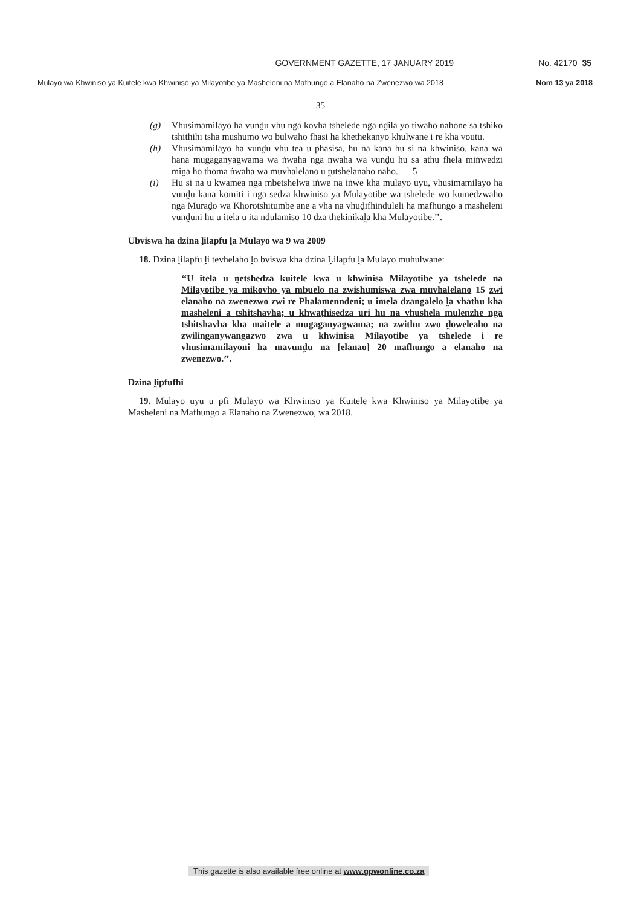GOVERNMENT GAZETTE, 17 JANUARY 2019 No. 42170 35
Mulayo wa Khwiniso ya Kuitele kwa Khwiniso ya Milayotibe ya Masheleni na Mafhungo a Elanaho na Zwenezwo wa 2018 Nom 13 ya 2018
35
(g) Vhusimamilayo ha vunḓu vhu nga kovha tshelede nga nḓila yo tiwaho nahone sa tshiko tshithihi tsha mushumo wo bulwaho fhasi ha khethekanyo khulwane i re kha voutu.
(h) Vhusimamilayo ha vunḓu vhu tea u phasisa, hu na kana hu si na khwiniso, kana wa hana mugaganyagwama wa ṅwaha nga ṅwaha wa vunḓu hu sa athu fhela miṅwedzi miṋa ho thoma ṅwaha wa muvhalelano u ṱutshelanaho naho. 5
(i) Hu si na u kwamea nga mbetshelwa iṅwe na iṅwe kha mulayo uyu, vhusimamilayo ha vunḓu kana komiti i nga sedza khwiniso ya Mulayotibe wa tshelede wo kumedzwaho nga Muraḓo wa Khorotshitumbe ane a vha na vhuḓifhinduleli ha mafhungo a masheleni vunḓuni hu u itela u ita ndulamiso 10 dza thekinikaḽa kha Mulayotibe.’’.
Ubviswa ha dzina ḽilapfu ḽa Mulayo wa 9 wa 2009
18. Dzina ḽilapfu ḽi tevhelaho ḽo bviswa kha dzina Ḽilapfu ḽa Mulayo muhulwane:
‘‘U itela u ṋetshedza kuitele kwa u khwinisa Milayotibe ya tshelede na Milayotibe ya mikovho ya mbuelo na zwishumiswa zwa muvhalelano 15 zwi elanaho na zwenezwo zwi re Phalamenndeni; u imela dzangalelo ḽa vhathu kha masheleni a tshitshavha; u khwaṱhisedza uri hu na vhushela mulenzhe nga tshitshavha kha maitele a mugaganyagwama; na zwithu zwo ḓoweleaho na zwilinganywangazwo zwa u khwinisa Milayotibe ya tshelede i re vhusimamilayoni ha mavunḓu na [elanao] 20 mafhungo a elanaho na zwenezwo.’’.
Dzina ḽipfufhi
19. Mulayo uyu u pfi Mulayo wa Khwiniso ya Kuitele kwa Khwiniso ya Milayotibe ya Masheleni na Mafhungo a Elanaho na Zwenezwo, wa 2018.
This gazette is also available free online at www.gpwonline.co.za